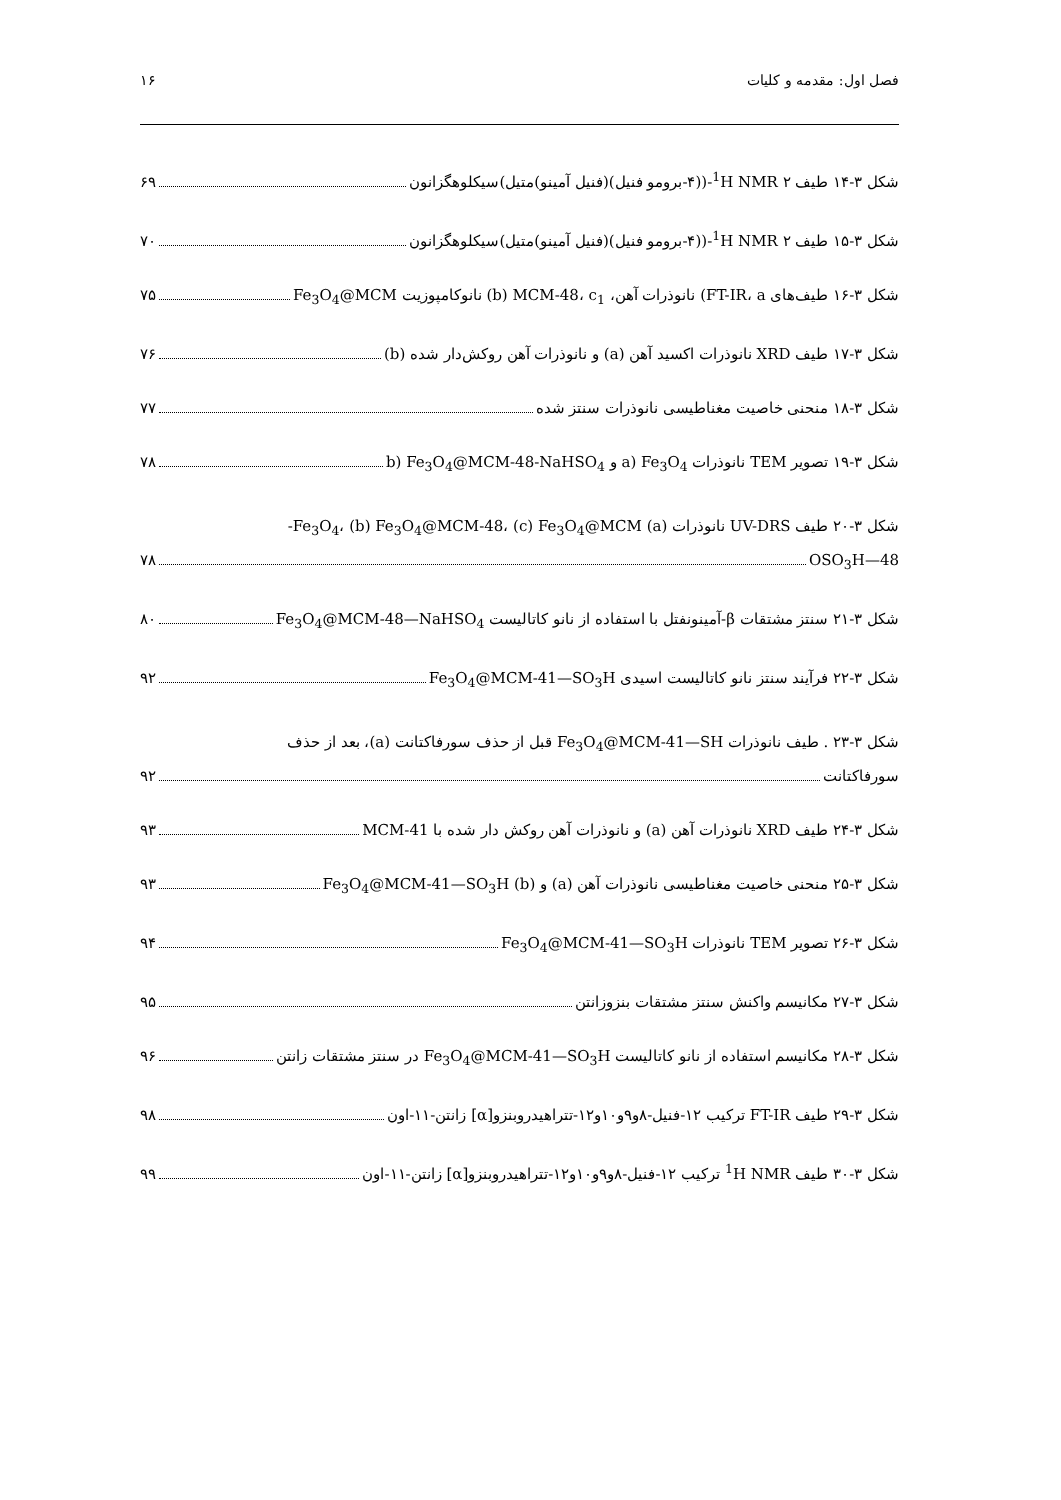فصل اول: مقدمه و کلیات ۱۶
شکل ۳-۱۴ طیف <sup>1</sup>H NMR ۲-((۴-برومو فنیل)(فنیل آمینو)متیل)سیکلوهگزانون ۶۹
شکل ۳-۱۵ طیف <sup>1</sup>H NMR ۲-((۴-برومو فنیل)(فنیل آمینو)متیل)سیکلوهگزانون ۷۰
شکل ۳-۱۶ طیف‌های FT-IR، a) نانوذرات آهن، b) MCM-48، c<sub>1</sub>) نانوکامپوزیت Fe<sub>3</sub>O<sub>4</sub>@MCM ۷۵
شکل ۳-۱۷ طیف XRD نانوذرات اکسید آهن (a) و نانوذرات آهن روکش‌دار شده (b) ۷۶
شکل ۳-۱۸ منحنی خاصیت مغناطیسی نانوذرات سنتز شده ۷۷
شکل ۳-۱۹ تصویر TEM نانوذرات a) Fe<sub>3</sub>O<sub>4</sub> و b) Fe<sub>3</sub>O<sub>4</sub>@MCM-48-NaHSO<sub>4</sub> ۷۸
شکل ۳-۲۰ طیف UV-DRS نانوذرات (a) Fe<sub>3</sub>O<sub>4</sub>، (b) Fe<sub>3</sub>O<sub>4</sub>@MCM-48، (c) Fe<sub>3</sub>O<sub>4</sub>@MCM-
48—OSO<sub>3</sub>H ۷۸
شکل ۳-۲۱ سنتز مشتقات β-آمینونفتل با استفاده از نانو کاتالیست Fe<sub>3</sub>O<sub>4</sub>@MCM-48—NaHSO<sub>4</sub> ۸۰
شکل ۳-۲۲ فرآیند سنتز نانو کاتالیست اسیدی Fe<sub>3</sub>O<sub>4</sub>@MCM-41—SO<sub>3</sub>H ۹۲
شکل ۳-۲۳ . طیف نانوذرات Fe<sub>3</sub>O<sub>4</sub>@MCM-41—SH قبل از حذف سورفاکتانت (a)، بعد از حذف
سورفاکتانت ۹۲
شکل ۳-۲۴ طیف XRD نانوذرات آهن (a) و نانوذرات آهن روکش دار شده با MCM-41 ۹۳
شکل ۳-۲۵ منحنی خاصیت مغناطیسی نانوذرات آهن (a) و Fe<sub>3</sub>O<sub>4</sub>@MCM-41—SO<sub>3</sub>H (b) ۹۳
شکل ۳-۲۶ تصویر TEM نانوذرات Fe<sub>3</sub>O<sub>4</sub>@MCM-41—SO<sub>3</sub>H ۹۴
شکل ۳-۲۷ مکانیسم واکنش سنتز مشتقات بنزوزانتن ۹۵
شکل ۳-۲۸ مکانیسم استفاده از نانو کاتالیست Fe<sub>3</sub>O<sub>4</sub>@MCM-41—SO<sub>3</sub>H در سنتز مشتقات زانتن ۹۶
شکل ۳-۲۹ طیف FT-IR ترکیب ۱۲-فنیل-۸و۹و۱۰و۱۲-تتراهیدروبنزو[α] زانتن-۱۱-اون ۹۸
شکل ۳-۳۰ طیف <sup>1</sup>H NMR ترکیب ۱۲-فنیل-۸و۹و۱۰و۱۲-تتراهیدروبنزو[α] زانتن-۱۱-اون ۹۹